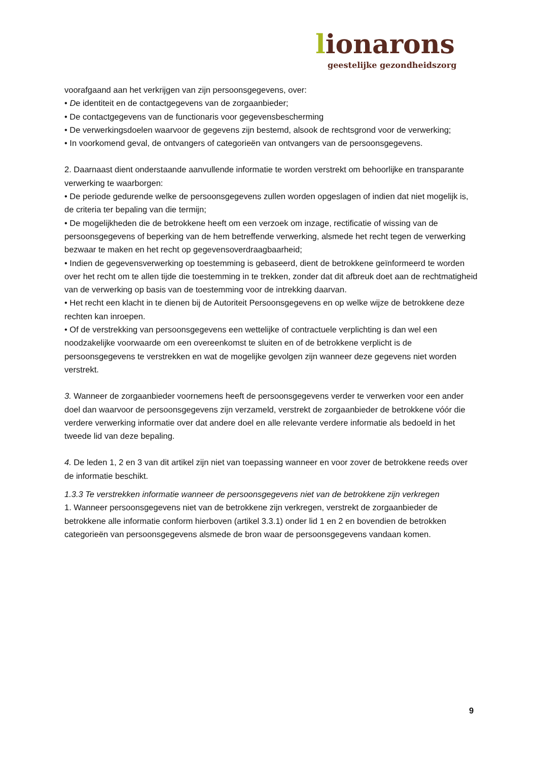lionarons
geestelijke gezondheidszorg
voorafgaand aan het verkrijgen van zijn persoonsgegevens, over:
• De identiteit en de contactgegevens van de zorgaanbieder;
• De contactgegevens van de functionaris voor gegevensbescherming
• De verwerkingsdoelen waarvoor de gegevens zijn bestemd, alsook de rechtsgrond voor de verwerking;
• In voorkomend geval, de ontvangers of categorieën van ontvangers van de persoonsgegevens.
2. Daarnaast dient onderstaande aanvullende informatie te worden verstrekt om behoorlijke en transparante verwerking te waarborgen:
• De periode gedurende welke de persoonsgegevens zullen worden opgeslagen of indien dat niet mogelijk is, de criteria ter bepaling van die termijn;
• De mogelijkheden die de betrokkene heeft om een verzoek om inzage, rectificatie of wissing van de persoonsgegevens of beperking van de hem betreffende verwerking, alsmede het recht tegen de verwerking bezwaar te maken en het recht op gegevensoverdraagbaarheid;
• Indien de gegevensverwerking op toestemming is gebaseerd, dient de betrokkene geïnformeerd te worden over het recht om te allen tijde die toestemming in te trekken, zonder dat dit afbreuk doet aan de rechtmatigheid van de verwerking op basis van de toestemming voor de intrekking daarvan.
• Het recht een klacht in te dienen bij de Autoriteit Persoonsgegevens en op welke wijze de betrokkene deze rechten kan inroepen.
• Of de verstrekking van persoonsgegevens een wettelijke of contractuele verplichting is dan wel een noodzakelijke voorwaarde om een overeenkomst te sluiten en of de betrokkene verplicht is de persoonsgegevens te verstrekken en wat de mogelijke gevolgen zijn wanneer deze gegevens niet worden verstrekt.
3. Wanneer de zorgaanbieder voornemens heeft de persoonsgegevens verder te verwerken voor een ander doel dan waarvoor de persoonsgegevens zijn verzameld, verstrekt de zorgaanbieder de betrokkene vóór die verdere verwerking informatie over dat andere doel en alle relevante verdere informatie als bedoeld in het tweede lid van deze bepaling.
4. De leden 1, 2 en 3 van dit artikel zijn niet van toepassing wanneer en voor zover de betrokkene reeds over de informatie beschikt.
1.3.3 Te verstrekken informatie wanneer de persoonsgegevens niet van de betrokkene zijn verkregen
1. Wanneer persoonsgegevens niet van de betrokkene zijn verkregen, verstrekt de zorgaanbieder de betrokkene alle informatie conform hierboven (artikel 3.3.1) onder lid 1 en 2 en bovendien de betrokken categorieën van persoonsgegevens alsmede de bron waar de persoonsgegevens vandaan komen.
9